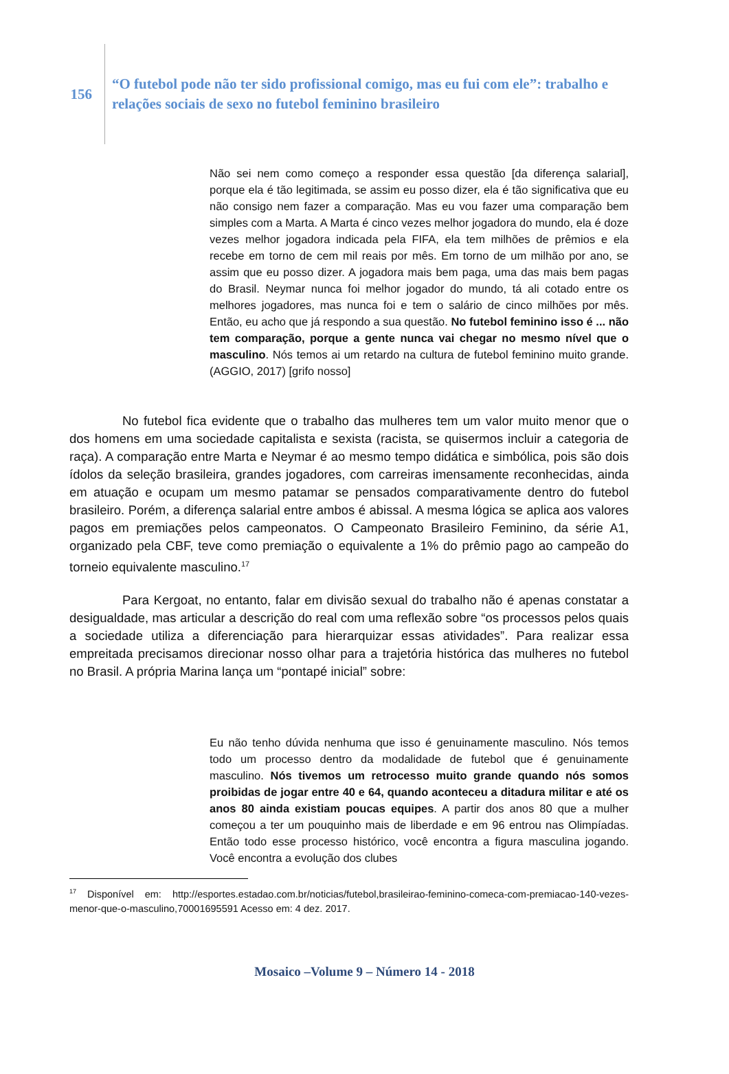156
“O futebol pode não ter sido profissional comigo, mas eu fui com ele”: trabalho e
relações sociais de sexo no futebol feminino brasileiro
Não sei nem como começo a responder essa questão [da diferença salarial], porque ela é tão legitimada, se assim eu posso dizer, ela é tão significativa que eu não consigo nem fazer a comparação. Mas eu vou fazer uma comparação bem simples com a Marta. A Marta é cinco vezes melhor jogadora do mundo, ela é doze vezes melhor jogadora indicada pela FIFA, ela tem milhões de prêmios e ela recebe em torno de cem mil reais por mês. Em torno de um milhão por ano, se assim que eu posso dizer. A jogadora mais bem paga, uma das mais bem pagas do Brasil. Neymar nunca foi melhor jogador do mundo, tá ali cotado entre os melhores jogadores, mas nunca foi e tem o salário de cinco milhões por mês. Então, eu acho que já respondo a sua questão. No futebol feminino isso é ... não tem comparação, porque a gente nunca vai chegar no mesmo nível que o masculino. Nós temos ai um retardo na cultura de futebol feminino muito grande. (AGGIO, 2017) [grifo nosso]
No futebol fica evidente que o trabalho das mulheres tem um valor muito menor que o dos homens em uma sociedade capitalista e sexista (racista, se quisermos incluir a categoria de raça). A comparação entre Marta e Neymar é ao mesmo tempo didática e simbólica, pois são dois ídolos da seleção brasileira, grandes jogadores, com carreiras imensamente reconhecidas, ainda em atuação e ocupam um mesmo patamar se pensados comparativamente dentro do futebol brasileiro. Porém, a diferença salarial entre ambos é abissal. A mesma lógica se aplica aos valores pagos em premiações pelos campeonatos. O Campeonato Brasileiro Feminino, da série A1, organizado pela CBF, teve como premiação o equivalente a 1% do prêmio pago ao campeão do torneio equivalente masculino.<sup>17</sup>
Para Kergoat, no entanto, falar em divisão sexual do trabalho não é apenas constatar a desigualdade, mas articular a descrição do real com uma reflexão sobre “os processos pelos quais a sociedade utiliza a diferenciação para hierarquizar essas atividades”. Para realizar essa empreitada precisamos direcionar nosso olhar para a trajetória histórica das mulheres no futebol no Brasil. A própria Marina lança um “pontapé inicial” sobre:
Eu não tenho dúvida nenhuma que isso é genuinamente masculino. Nós temos todo um processo dentro da modalidade de futebol que é genuinamente masculino. Nós tivemos um retrocesso muito grande quando nós somos proibidas de jogar entre 40 e 64, quando aconteceu a ditadura militar e até os anos 80 ainda existiam poucas equipes. A partir dos anos 80 que a mulher começou a ter um pouquinho mais de liberdade e em 96 entrou nas Olimpíadas. Então todo esse processo histórico, você encontra a figura masculina jogando. Você encontra a evolução dos clubes
<sup>17</sup> Disponível em: http://esportes.estadao.com.br/noticias/futebol,brasileirao-feminino-comeca-com-premiacao-140-vezes-menor-que-o-masculino,70001695591 Acesso em: 4 dez. 2017.
Mosaico –Volume 9 – Número 14 - 2018